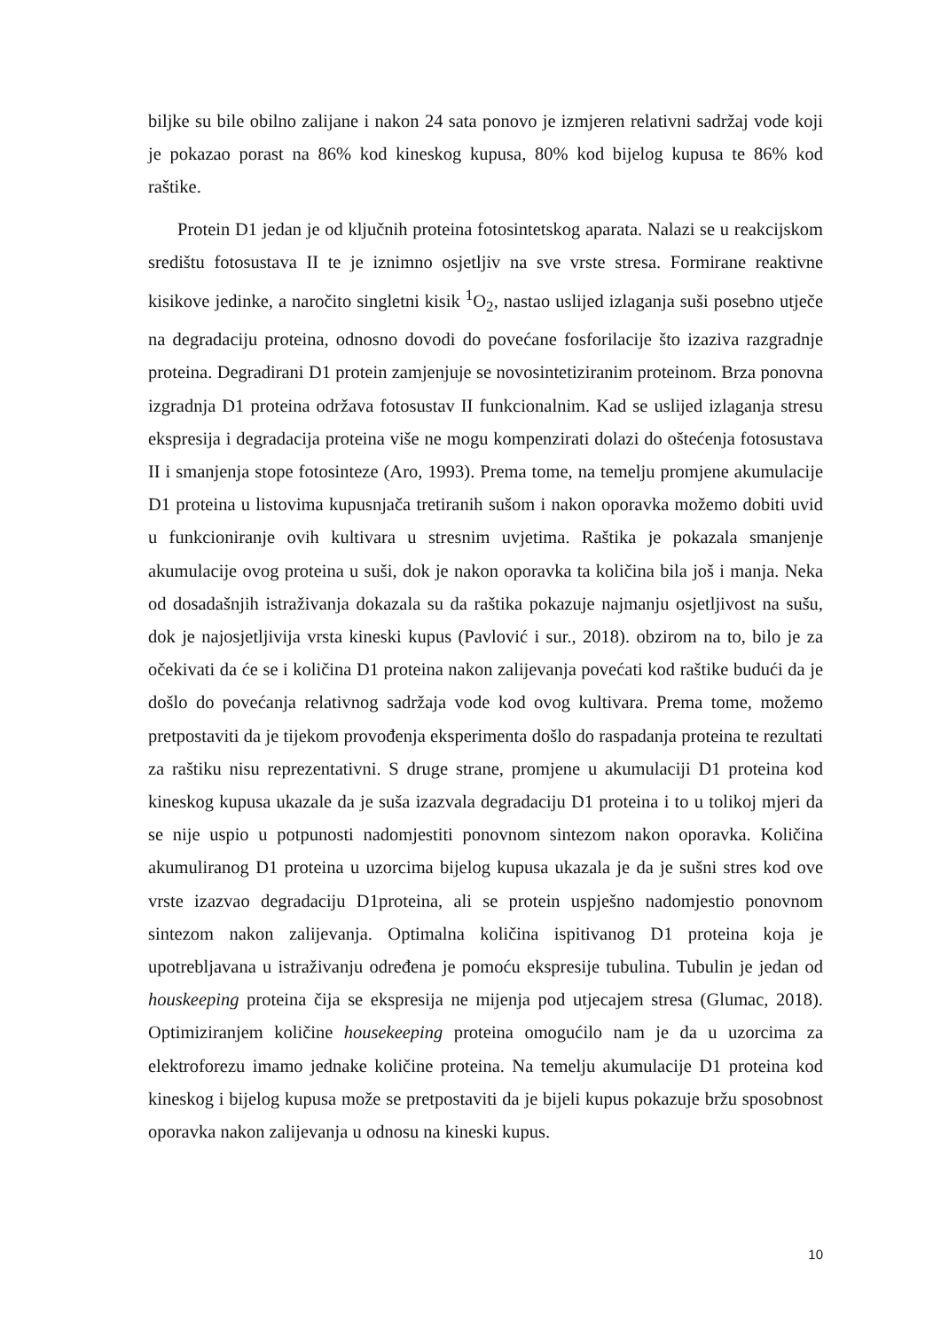biljke su bile obilno zalijane i nakon 24 sata ponovo je izmjeren relativni sadržaj vode koji je pokazao porast na 86% kod kineskog kupusa, 80% kod bijelog kupusa te 86% kod raštike.
Protein D1 jedan je od ključnih proteina fotosintetskog aparata. Nalazi se u reakcijskom središtu fotosustava II te je iznimno osjetljiv na sve vrste stresa. Formirane reaktivne kisikove jedinke, a naročito singletni kisik <sup>1</sup>O<sub>2</sub>, nastao uslijed izlaganja suši posebno utječe na degradaciju proteina, odnosno dovodi do povećane fosforilacije što izaziva razgradnje proteina. Degradirani D1 protein zamjenjuje se novosintetiziranim proteinom. Brza ponovna izgradnja D1 proteina održava fotosustav II funkcionalnim. Kad se uslijed izlaganja stresu ekspresija i degradacija proteina više ne mogu kompenzirati dolazi do oštećenja fotosustava II i smanjenja stope fotosinteze (Aro, 1993). Prema tome, na temelju promjene akumulacije D1 proteina u listovima kupusnjača tretiranih sušom i nakon oporavka možemo dobiti uvid u funkcioniranje ovih kultivara u stresnim uvjetima. Raštika je pokazala smanjenje akumulacije ovog proteina u suši, dok je nakon oporavka ta količina bila još i manja. Neka od dosadašnjih istraživanja dokazala su da raštika pokazuje najmanju osjetljivost na sušu, dok je najosjetljivija vrsta kineski kupus (Pavlović i sur., 2018). obzirom na to, bilo je za očekivati da će se i količina D1 proteina nakon zalijevanja povećati kod raštike budući da je došlo do povećanja relativnog sadržaja vode kod ovog kultivara. Prema tome, možemo pretpostaviti da je tijekom provođenja eksperimenta došlo do raspadanja proteina te rezultati za raštiku nisu reprezentativni. S druge strane, promjene u akumulaciji D1 proteina kod kineskog kupusa ukazale da je suša izazvala degradaciju D1 proteina i to u tolikoj mjeri da se nije uspio u potpunosti nadomjestiti ponovnom sintezom nakon oporavka. Količina akumuliranog D1 proteina u uzorcima bijelog kupusa ukazala je da je sušni stres kod ove vrste izazvao degradaciju D1proteina, ali se protein uspješno nadomjestio ponovnom sintezom nakon zalijevanja. Optimalna količina ispitivanog D1 proteina koja je upotrebljavana u istraživanju određena je pomoću ekspresije tubulina. Tubulin je jedan od houskeeping proteina čija se ekspresija ne mijenja pod utjecajem stresa (Glumac, 2018). Optimiziranjem količine housekeeping proteina omogućilo nam je da u uzorcima za elektroforezu imamo jednake količine proteina. Na temelju akumulacije D1 proteina kod kineskog i bijelog kupusa može se pretpostaviti da je bijeli kupus pokazuje bržu sposobnost oporavka nakon zalijevanja u odnosu na kineski kupus.
10